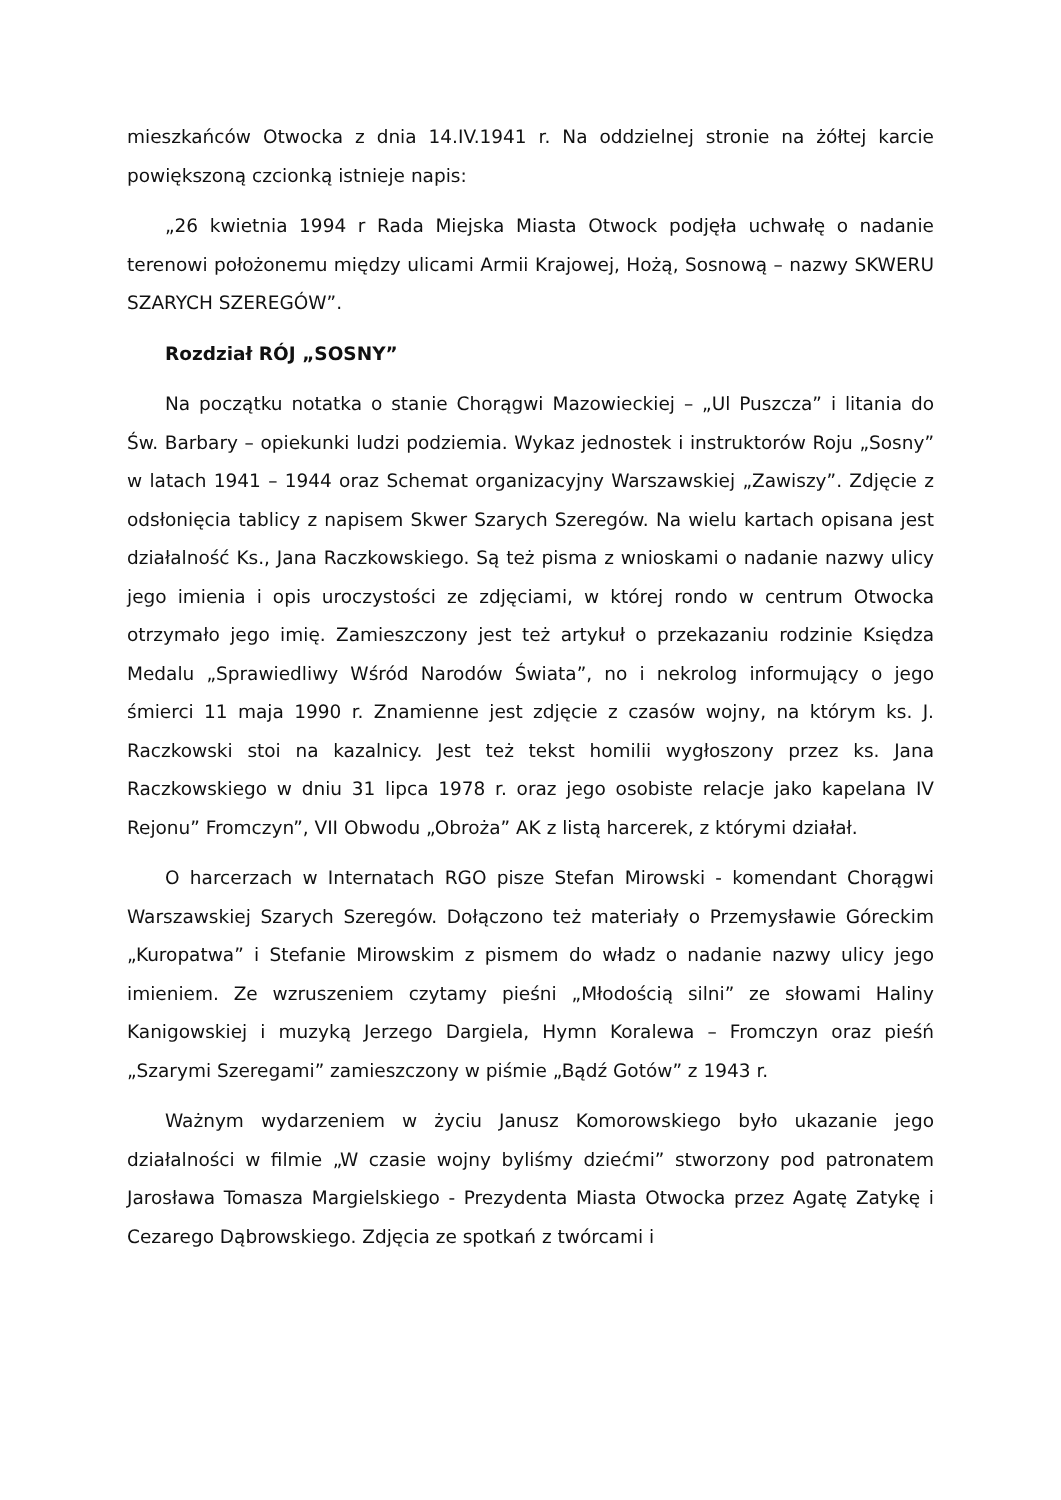mieszkańców Otwocka z dnia 14.IV.1941 r. Na oddzielnej stronie na żółtej karcie powiększoną czcionką istnieje napis:
„26 kwietnia 1994 r Rada Miejska Miasta Otwock podjęła uchwałę o nadanie terenowi położonemu między ulicami Armii Krajowej, Hożą, Sosnową – nazwy SKWERU SZARYCH SZEREGÓW”.
Rozdział RÓJ „SOSNY”
Na początku notatka o stanie Chorągwi Mazowieckiej – „Ul Puszcza” i litania do Św. Barbary – opiekunki ludzi podziemia. Wykaz jednostek i instruktorów Roju „Sosny” w latach 1941 – 1944 oraz Schemat organizacyjny Warszawskiej „Zawiszy”. Zdjęcie z odsłonięcia tablicy z napisem Skwer Szarych Szeregów. Na wielu kartach opisana jest działalność Ks., Jana Raczkowskiego. Są też pisma z wnioskami o nadanie nazwy ulicy jego imienia i opis uroczystości ze zdjęciami, w której rondo w centrum Otwocka otrzymało jego imię. Zamieszczony jest też artykuł o przekazaniu rodzinie Księdza Medalu „Sprawiedliwy Wśród Narodów Świata”, no i nekrolog informujący o jego śmierci 11 maja 1990 r. Znamienne jest zdjęcie z czasów wojny, na którym ks. J. Raczkowski stoi na kazalnicy. Jest też tekst homilii wygłoszony przez ks. Jana Raczkowskiego w dniu 31 lipca 1978 r. oraz jego osobiste relacje jako kapelana IV Rejonu” Fromczyn”, VII Obwodu „Obroża” AK z listą harcerek, z którymi działał.
O harcerzach w Internatach RGO pisze Stefan Mirowski - komendant Chorągwi Warszawskiej Szarych Szeregów. Dołączono też materiały o Przemysławie Góreckim „Kuropatwa” i Stefanie Mirowskim z pismem do władz o nadanie nazwy ulicy jego imieniem. Ze wzruszeniem czytamy pieśni „Młodością silni” ze słowami Haliny Kanigowskiej i muzyką Jerzego Dargiela, Hymn Koralewa – Fromczyn oraz pieśń „Szarymi Szeregami” zamieszczony w piśmie „Bądź Gotów” z 1943 r.
Ważnym wydarzeniem w życiu Janusz Komorowskiego było ukazanie jego działalności w filmie „W czasie wojny byliśmy dziećmi” stworzony pod patronatem Jarosława Tomasza Margielskiego - Prezydenta Miasta Otwocka przez Agatę Zatykę i Cezarego Dąbrowskiego. Zdjęcia ze spotkań z twórcami i